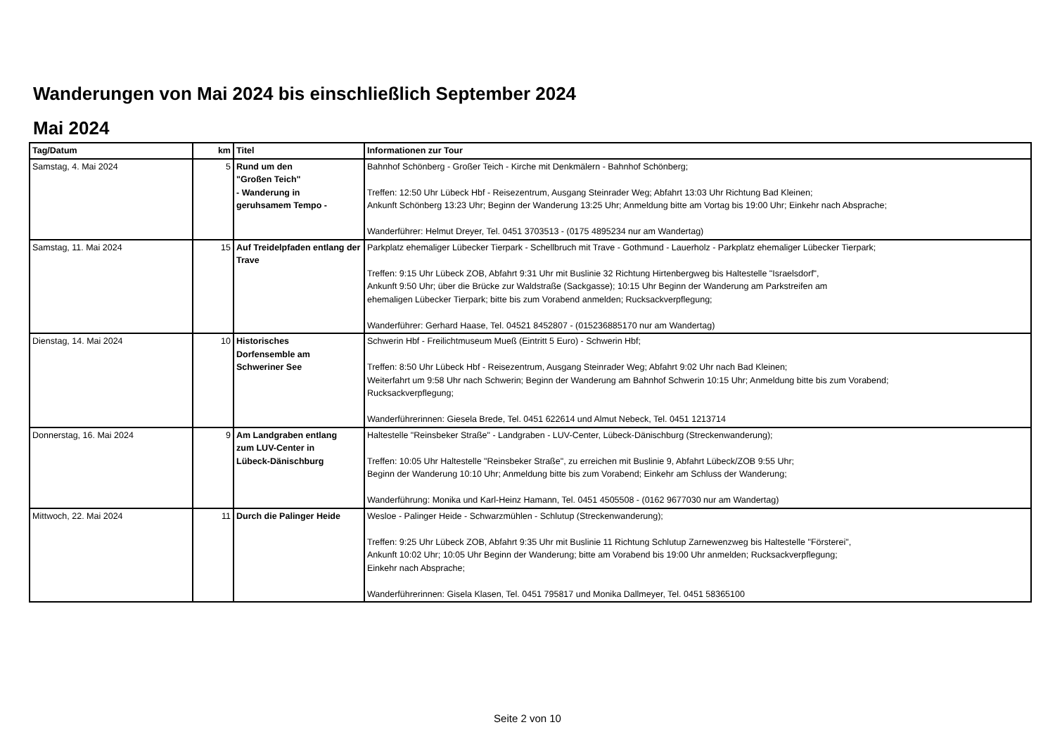Wanderungen von Mai 2024 bis einschließlich September 2024
Mai 2024
| Tag/Datum | km | Titel | Informationen zur Tour |
| --- | --- | --- | --- |
| Samstag, 4. Mai 2024 | 5 | Rund um den "Großen Teich" - Wanderung in geruhsamem Tempo - | Bahnhof Schönberg - Großer Teich - Kirche mit Denkmälern - Bahnhof Schönberg; Treffen: 12:50 Uhr Lübeck Hbf - Reisezentrum, Ausgang Steinrader Weg; Abfahrt 13:03 Uhr Richtung Bad Kleinen; Ankunft Schönberg 13:23 Uhr; Beginn der Wanderung 13:25 Uhr; Anmeldung bitte am Vortag bis 19:00 Uhr; Einkehr nach Absprache; Wanderführer: Helmut Dreyer, Tel. 0451 3703513 - (0175 4895234 nur am Wandertag) |
| Samstag, 11. Mai 2024 | 15 | Auf Treidelpfaden entlang der Trave | Parkplatz ehemaliger Lübecker Tierpark - Schellbruch mit Trave - Gothmund - Lauerholz - Parkplatz ehemaliger Lübecker Tierpark; Treffen: 9:15 Uhr Lübeck ZOB, Abfahrt 9:31 Uhr mit Buslinie 32 Richtung Hirtenbergweg bis Haltestelle "Israelsdorf", Ankunft 9:50 Uhr; über die Brücke zur Waldstraße (Sackgasse); 10:15 Uhr Beginn der Wanderung am Parkstreifen am ehemaligen Lübecker Tierpark; bitte bis zum Vorabend anmelden; Rucksackverpflegung; Wanderführer: Gerhard Haase, Tel. 04521 8452807 - (015236885170 nur am Wandertag) |
| Dienstag, 14. Mai 2024 | 10 | Historisches Dorfensemble am Schweriner See | Schwerin Hbf - Freilichtmuseum Mueß (Eintritt 5 Euro) - Schwerin Hbf; Treffen: 8:50 Uhr Lübeck Hbf - Reisezentrum, Ausgang Steinrader Weg; Abfahrt 9:02 Uhr nach Bad Kleinen; Weiterfahrt um 9:58 Uhr nach Schwerin; Beginn der Wanderung am Bahnhof Schwerin 10:15 Uhr; Anmeldung bitte bis zum Vorabend; Rucksackverpflegung; Wanderführerinnen: Giesela Brede, Tel. 0451 622614 und Almut Nebeck, Tel. 0451 1213714 |
| Donnerstag, 16. Mai 2024 | 9 | Am Landgraben entlang zum LUV-Center in Lübeck-Dänischburg | Haltestelle "Reinsbeker Straße" - Landgraben - LUV-Center, Lübeck-Dänischburg (Streckenwanderung); Treffen: 10:05 Uhr Haltestelle "Reinsbeker Straße", zu erreichen mit Buslinie 9, Abfahrt Lübeck/ZOB 9:55 Uhr; Beginn der Wanderung 10:10 Uhr; Anmeldung bitte bis zum Vorabend; Einkehr am Schluss der Wanderung; Wanderführung: Monika und Karl-Heinz Hamann, Tel. 0451 4505508 - (0162 9677030 nur am Wandertag) |
| Mittwoch, 22. Mai 2024 | 11 | Durch die Palinger Heide | Wesloe - Palinger Heide - Schwarzmühlen - Schlutup (Streckenwanderung); Treffen: 9:25 Uhr Lübeck ZOB, Abfahrt 9:35 Uhr mit Buslinie 11 Richtung Schlutup Zarnewenzweg bis Haltestelle "Försterei", Ankunft 10:02 Uhr; 10:05 Uhr Beginn der Wanderung; bitte am Vorabend bis 19:00 Uhr anmelden; Rucksackverpflegung; Einkehr nach Absprache; Wanderführerinnen: Gisela Klasen, Tel. 0451 795817 und Monika Dallmeyer, Tel. 0451 58365100 |
Seite 2 von 10